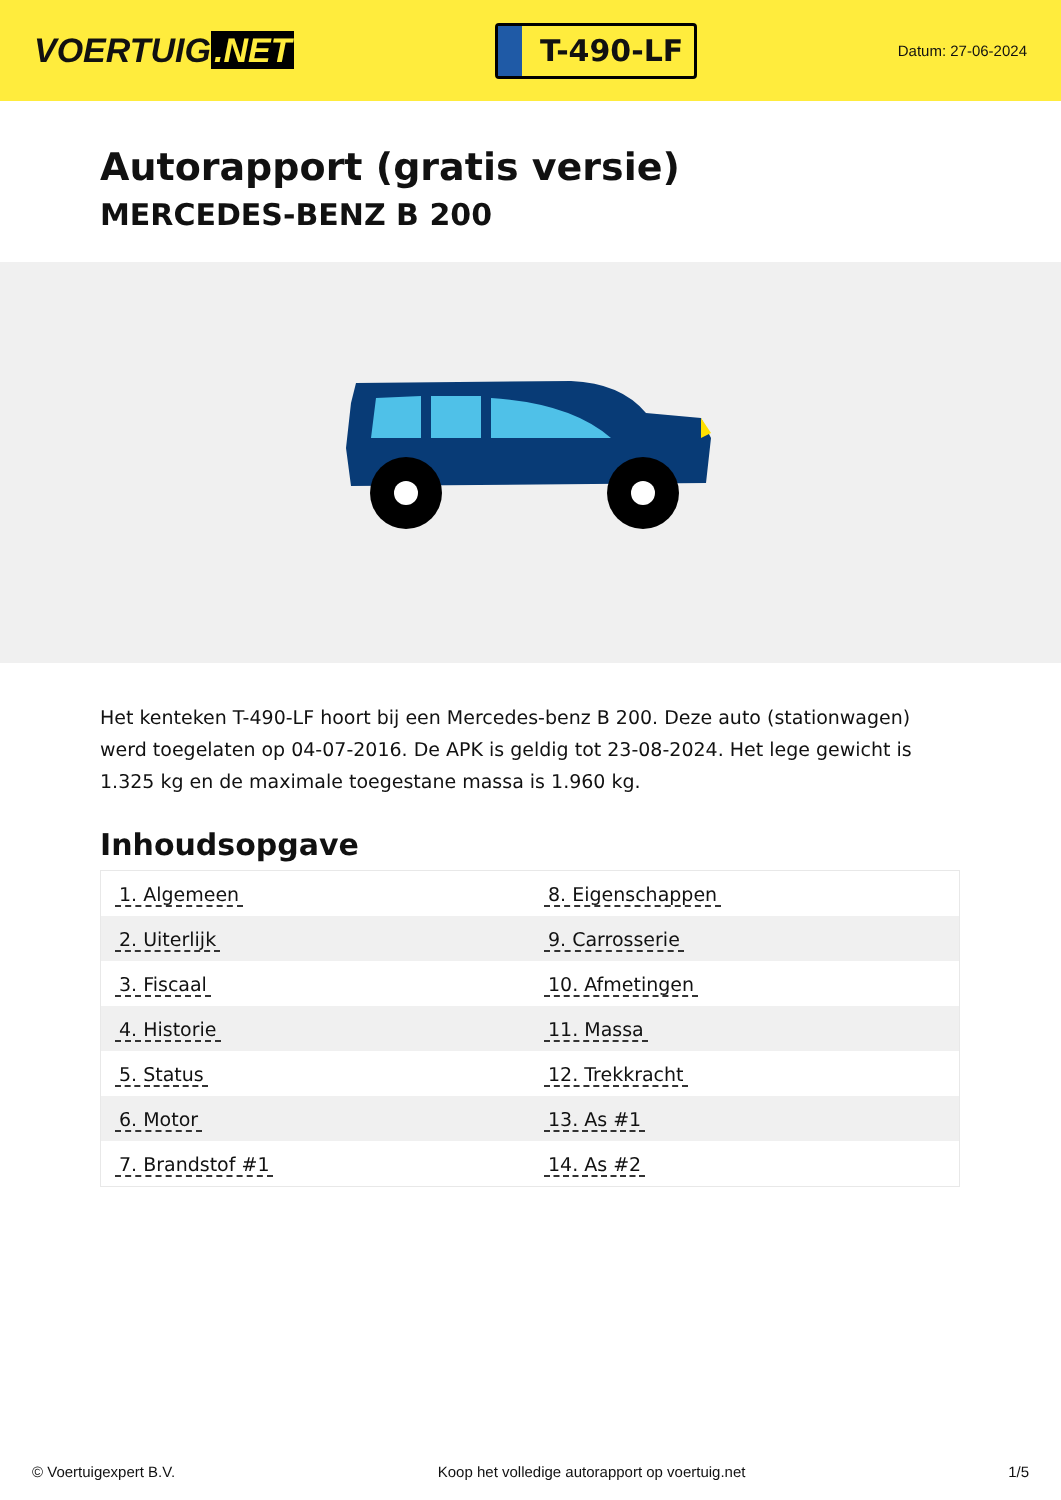VOERTUIG.NET
T-490-LF
Datum: 27-06-2024
Autorapport (gratis versie)
MERCEDES-BENZ B 200
Het kenteken T-490-LF hoort bij een Mercedes-benz B 200. Deze auto (stationwagen) werd toegelaten op 04-07-2016. De APK is geldig tot 23-08-2024. Het lege gewicht is 1.325 kg en de maximale toegestane massa is 1.960 kg.
Inhoudsopgave
| 1. Algemeen | 8. Eigenschappen |
| 2. Uiterlijk | 9. Carrosserie |
| 3. Fiscaal | 10. Afmetingen |
| 4. Historie | 11. Massa |
| 5. Status | 12. Trekkracht |
| 6. Motor | 13. As #1 |
| 7. Brandstof #1 | 14. As #2 |
© Voertuigexpert B.V. Koop het volledige autorapport op voertuig.net 1/5